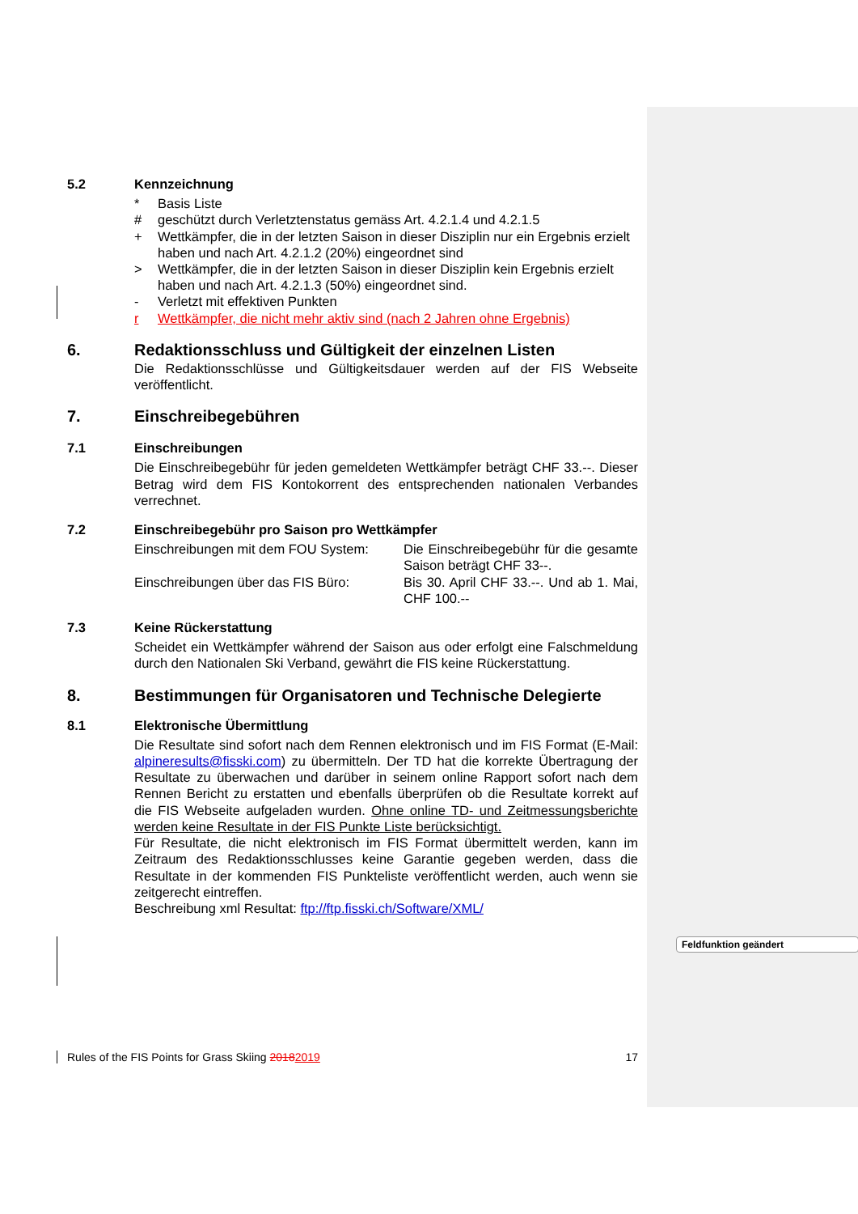5.2 Kennzeichnung
* Basis Liste
# geschützt durch Verletztenstatus gemäss Art. 4.2.1.4 und 4.2.1.5
+ Wettkämpfer, die in der letzten Saison in dieser Disziplin nur ein Ergebnis erzielt haben und nach Art. 4.2.1.2 (20%) eingeordnet sind
> Wettkämpfer, die in der letzten Saison in dieser Disziplin kein Ergebnis erzielt haben und nach Art. 4.2.1.3 (50%) eingeordnet sind.
- Verletzt mit effektiven Punkten
r Wettkämpfer, die nicht mehr aktiv sind (nach 2 Jahren ohne Ergebnis)
6. Redaktionsschluss und Gültigkeit der einzelnen Listen
Die Redaktionsschlüsse und Gültigkeitsdauer werden auf der FIS Webseite veröffentlicht.
7. Einschreibegebühren
7.1 Einschreibungen
Die Einschreibegebühr für jeden gemeldeten Wettkämpfer beträgt CHF 33.--. Dieser Betrag wird dem FIS Kontokorrent des entsprechenden nationalen Verbandes verrechnet.
7.2 Einschreibegebühr pro Saison pro Wettkämpfer
Einschreibungen mit dem FOU System:
Die Einschreibegebühr für die gesamte Saison beträgt CHF 33--.
Einschreibungen über das FIS Büro:
Bis 30. April CHF 33.--. Und ab 1. Mai, CHF 100.--
7.3 Keine Rückerstattung
Scheidet ein Wettkämpfer während der Saison aus oder erfolgt eine Falschmeldung durch den Nationalen Ski Verband, gewährt die FIS keine Rückerstattung.
8. Bestimmungen für Organisatoren und Technische Delegierte
8.1 Elektronische Übermittlung
Die Resultate sind sofort nach dem Rennen elektronisch und im FIS Format (E-Mail: alpineresults@fisski.com) zu übermitteln. Der TD hat die korrekte Übertragung der Resultate zu überwachen und darüber in seinem online Rapport sofort nach dem Rennen Bericht zu erstatten und ebenfalls überprüfen ob die Resultate korrekt auf die FIS Webseite aufgeladen wurden. Ohne online TD- und Zeitmessungsberichte werden keine Resultate in der FIS Punkte Liste berücksichtigt.
Für Resultate, die nicht elektronisch im FIS Format übermittelt werden, kann im Zeitraum des Redaktionsschlusses keine Garantie gegeben werden, dass die Resultate in der kommenden FIS Punkteliste veröffentlicht werden, auch wenn sie zeitgerecht eintreffen.
Beschreibung xml Resultat: ftp://ftp.fisski.ch/Software/XML/
Feldfunktion geändert
Rules of the FIS Points for Grass Skiing 20182019 17